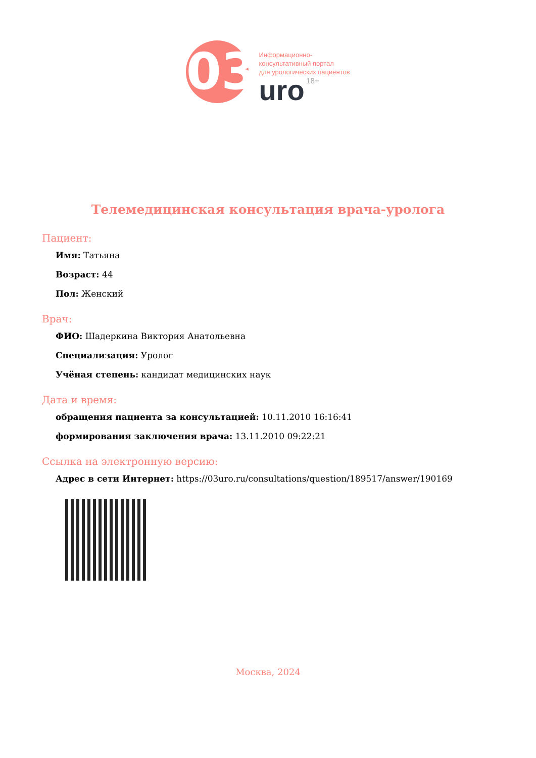03
Информационно-
консультативный портал
для урологических пациентов
uro 18+
Телемедицинская консультация врача-уролога
Пациент:
Имя: Татьяна
Возраст: 44
Пол: Женский
Врач:
ФИО: Шадеркина Виктория Анатольевна
Специализация: Уролог
Учёная степень: кандидат медицинских наук
Дата и время:
обращения пациента за консультацией: 10.11.2010 16:16:41
формирования заключения врача: 13.11.2010 09:22:21
Ссылка на электронную версию:
Адрес в сети Интернет: https://03uro.ru/consultations/question/189517/answer/190169
Москва, 2024